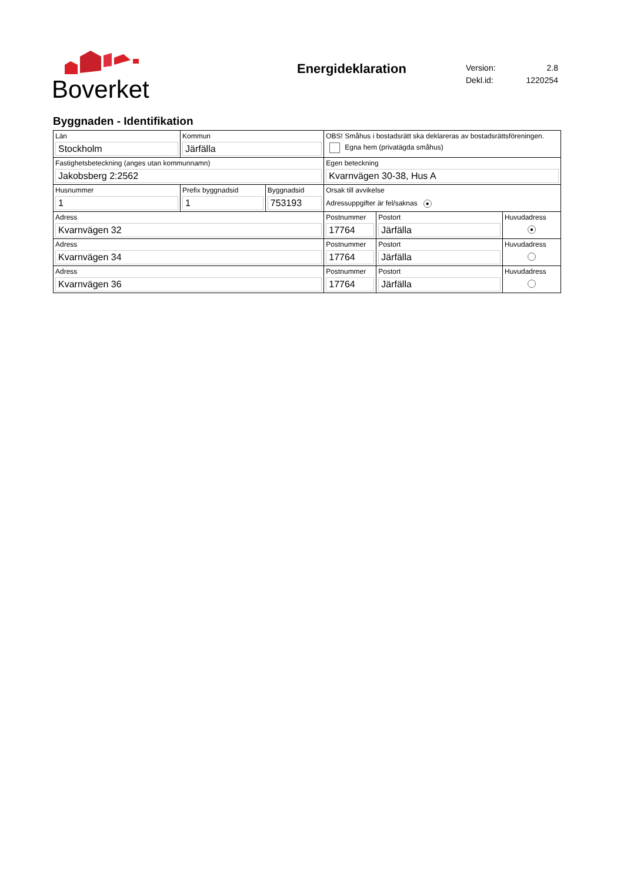Boverket
Energideklaration
| Version: | 2.8 |
| Dekl.id: | 1220254 |
Byggnaden - Identifikation
| Län Stockholm | Kommun Järfälla | | OBS! Småhus i bostadsrätt ska deklareras av bostadsrättsföreningen. Egna hem (privatägda småhus) | | |
| Fastighetsbeteckning (anges utan kommunnamn) Jakobsberg 2:2562 | | | Egen beteckning Kvarnvägen 30-38, Hus A | | |
| Husnummer 1 | Prefix byggnadsid 1 | Byggnadsid 753193 | Orsak till avvikelse Adressuppgifter är fel/saknas ● | | |
| Adress Kvarnvägen 32 | | | Postnummer 17764 | Postort Järfälla | Huvudadress ● |
| Adress Kvarnvägen 34 | | | Postnummer 17764 | Postort Järfälla | Huvudadress |
| Adress Kvarnvägen 36 | | | Postnummer 17764 | Postort Järfälla | Huvudadress |